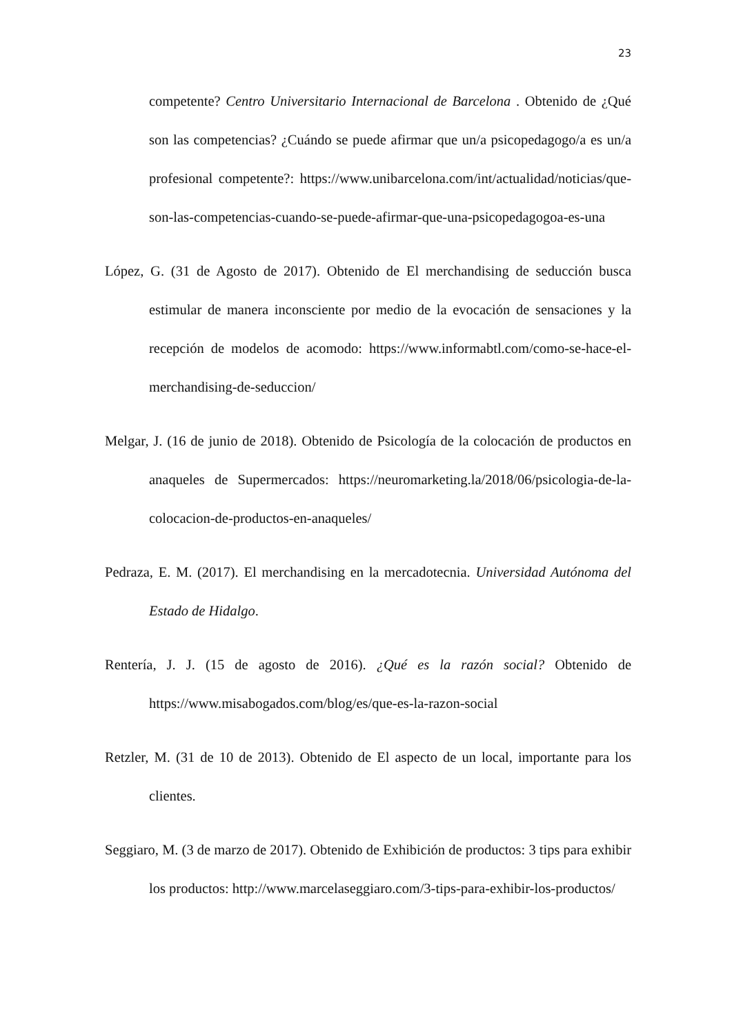23
competente? Centro Universitario Internacional de Barcelona . Obtenido de ¿Qué son las competencias? ¿Cuándo se puede afirmar que un/a psicopedagogo/a es un/a profesional competente?: https://www.unibarcelona.com/int/actualidad/noticias/que-son-las-competencias-cuando-se-puede-afirmar-que-una-psicopedagogoa-es-una
López, G. (31 de Agosto de 2017). Obtenido de El merchandising de seducción busca estimular de manera inconsciente por medio de la evocación de sensaciones y la recepción de modelos de acomodo: https://www.informabtl.com/como-se-hace-el-merchandising-de-seduccion/
Melgar, J. (16 de junio de 2018). Obtenido de Psicología de la colocación de productos en anaqueles de Supermercados: https://neuromarketing.la/2018/06/psicologia-de-la-colocacion-de-productos-en-anaqueles/
Pedraza, E. M. (2017). El merchandising en la mercadotecnia. Universidad Autónoma del Estado de Hidalgo.
Rentería, J. J. (15 de agosto de 2016). ¿Qué es la razón social? Obtenido de https://www.misabogados.com/blog/es/que-es-la-razon-social
Retzler, M. (31 de 10 de 2013). Obtenido de El aspecto de un local, importante para los clientes.
Seggiaro, M. (3 de marzo de 2017). Obtenido de Exhibición de productos: 3 tips para exhibir los productos: http://www.marcelaseggiaro.com/3-tips-para-exhibir-los-productos/